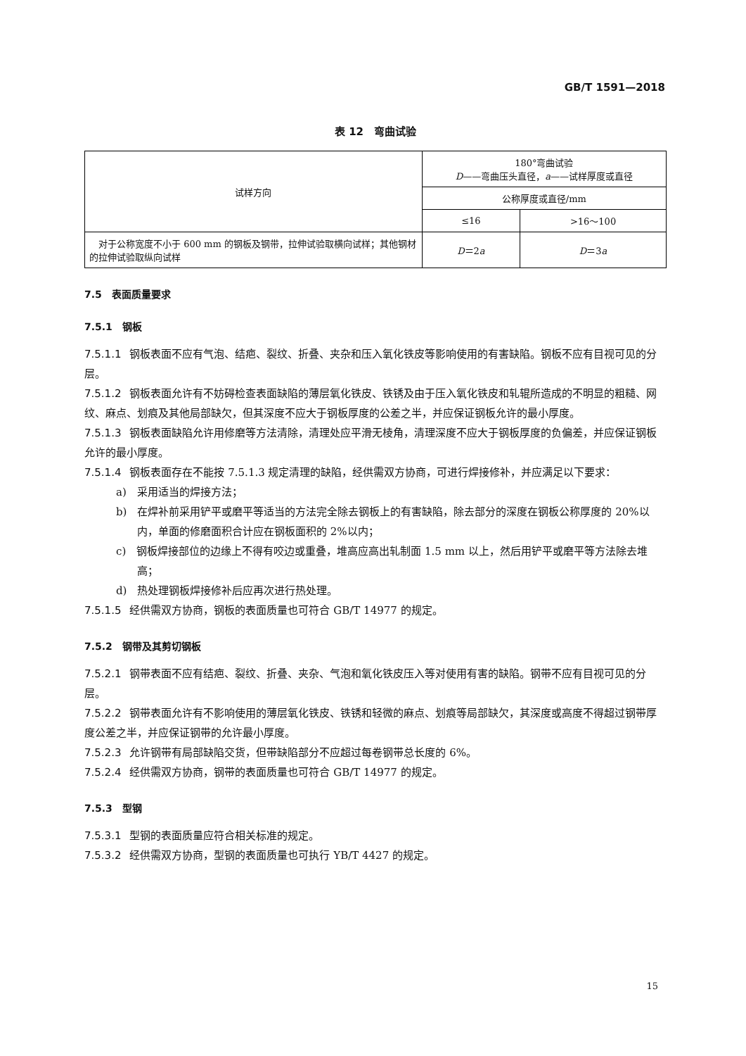GB/T 1591—2018
表 12　弯曲试验
| 试样方向 | 180°弯曲试验 D ——弯曲压头直径， a ——试样厚度或直径 | |
| --- | --- | --- |
| | 公称厚度或直径/mm | |
| | ≤16 | >16～100 |
| 对于公称宽度不小于 600 mm 的钢板及钢带，拉伸试验取横向试样；其他钢材的拉伸试验取纵向试样 | D ＝2 a | D ＝3 a |
7.5　表面质量要求
7.5.1　钢板
7.5.1.1 钢板表面不应有气泡、结疤、裂纹、折叠、夹杂和压入氧化铁皮等影响使用的有害缺陷。钢板不应有目视可见的分层。
7.5.1.2 钢板表面允许有不妨碍检查表面缺陷的薄层氧化铁皮、铁锈及由于压入氧化铁皮和轧辊所造成的不明显的粗糙、网纹、麻点、划痕及其他局部缺欠，但其深度不应大于钢板厚度的公差之半，并应保证钢板允许的最小厚度。
7.5.1.3 钢板表面缺陷允许用修磨等方法清除，清理处应平滑无棱角，清理深度不应大于钢板厚度的负偏差，并应保证钢板允许的最小厚度。
7.5.1.4 钢板表面存在不能按 7.5.1.3 规定清理的缺陷，经供需双方协商，可进行焊接修补，并应满足以下要求：
a)　采用适当的焊接方法；
b)　在焊补前采用铲平或磨平等适当的方法完全除去钢板上的有害缺陷，除去部分的深度在钢板公称厚度的 20%以内，单面的修磨面积合计应在钢板面积的 2%以内；
c)　钢板焊接部位的边缘上不得有咬边或重叠，堆高应高出轧制面 1.5 mm 以上，然后用铲平或磨平等方法除去堆高；
d)　热处理钢板焊接修补后应再次进行热处理。
7.5.1.5 经供需双方协商，钢板的表面质量也可符合 GB/T 14977 的规定。
7.5.2　钢带及其剪切钢板
7.5.2.1 钢带表面不应有结疤、裂纹、折叠、夹杂、气泡和氧化铁皮压入等对使用有害的缺陷。钢带不应有目视可见的分层。
7.5.2.2 钢带表面允许有不影响使用的薄层氧化铁皮、铁锈和轻微的麻点、划痕等局部缺欠，其深度或高度不得超过钢带厚度公差之半，并应保证钢带的允许最小厚度。
7.5.2.3 允许钢带有局部缺陷交货，但带缺陷部分不应超过每卷钢带总长度的 6%。
7.5.2.4 经供需双方协商，钢带的表面质量也可符合 GB/T 14977 的规定。
7.5.3　型钢
7.5.3.1 型钢的表面质量应符合相关标准的规定。
7.5.3.2 经供需双方协商，型钢的表面质量也可执行 YB/T 4427 的规定。
15